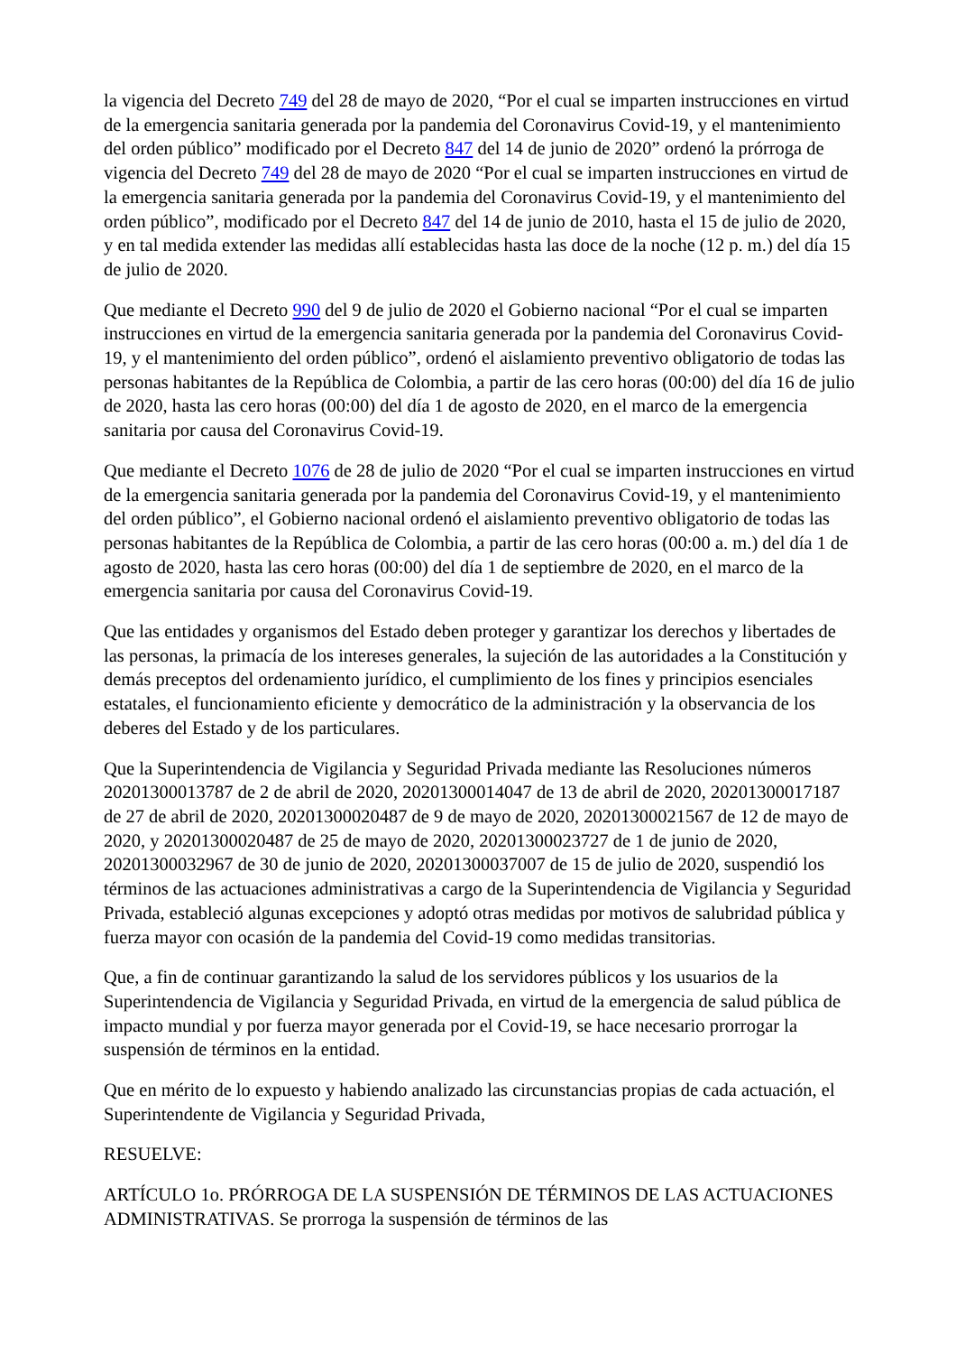la vigencia del Decreto 749 del 28 de mayo de 2020, “Por el cual se imparten instrucciones en virtud de la emergencia sanitaria generada por la pandemia del Coronavirus Covid-19, y el mantenimiento del orden público” modificado por el Decreto 847 del 14 de junio de 2020” ordenó la prórroga de vigencia del Decreto 749 del 28 de mayo de 2020 “Por el cual se imparten instrucciones en virtud de la emergencia sanitaria generada por la pandemia del Coronavirus Covid-19, y el mantenimiento del orden público”, modificado por el Decreto 847 del 14 de junio de 2010, hasta el 15 de julio de 2020, y en tal medida extender las medidas allí establecidas hasta las doce de la noche (12 p. m.) del día 15 de julio de 2020.
Que mediante el Decreto 990 del 9 de julio de 2020 el Gobierno nacional “Por el cual se imparten instrucciones en virtud de la emergencia sanitaria generada por la pandemia del Coronavirus Covid-19, y el mantenimiento del orden público”, ordenó el aislamiento preventivo obligatorio de todas las personas habitantes de la República de Colombia, a partir de las cero horas (00:00) del día 16 de julio de 2020, hasta las cero horas (00:00) del día 1 de agosto de 2020, en el marco de la emergencia sanitaria por causa del Coronavirus Covid-19.
Que mediante el Decreto 1076 de 28 de julio de 2020 “Por el cual se imparten instrucciones en virtud de la emergencia sanitaria generada por la pandemia del Coronavirus Covid-19, y el mantenimiento del orden público”, el Gobierno nacional ordenó el aislamiento preventivo obligatorio de todas las personas habitantes de la República de Colombia, a partir de las cero horas (00:00 a. m.) del día 1 de agosto de 2020, hasta las cero horas (00:00) del día 1 de septiembre de 2020, en el marco de la emergencia sanitaria por causa del Coronavirus Covid-19.
Que las entidades y organismos del Estado deben proteger y garantizar los derechos y libertades de las personas, la primacía de los intereses generales, la sujeción de las autoridades a la Constitución y demás preceptos del ordenamiento jurídico, el cumplimiento de los fines y principios esenciales estatales, el funcionamiento eficiente y democrático de la administración y la observancia de los deberes del Estado y de los particulares.
Que la Superintendencia de Vigilancia y Seguridad Privada mediante las Resoluciones números 20201300013787 de 2 de abril de 2020, 20201300014047 de 13 de abril de 2020, 20201300017187 de 27 de abril de 2020, 20201300020487 de 9 de mayo de 2020, 20201300021567 de 12 de mayo de 2020, y 20201300020487 de 25 de mayo de 2020, 20201300023727 de 1 de junio de 2020, 20201300032967 de 30 de junio de 2020, 20201300037007 de 15 de julio de 2020, suspendió los términos de las actuaciones administrativas a cargo de la Superintendencia de Vigilancia y Seguridad Privada, estableció algunas excepciones y adoptó otras medidas por motivos de salubridad pública y fuerza mayor con ocasión de la pandemia del Covid-19 como medidas transitorias.
Que, a fin de continuar garantizando la salud de los servidores públicos y los usuarios de la Superintendencia de Vigilancia y Seguridad Privada, en virtud de la emergencia de salud pública de impacto mundial y por fuerza mayor generada por el Covid-19, se hace necesario prorrogar la suspensión de términos en la entidad.
Que en mérito de lo expuesto y habiendo analizado las circunstancias propias de cada actuación, el Superintendente de Vigilancia y Seguridad Privada,
RESUELVE:
ARTÍCULO 1o. PRÓRROGA DE LA SUSPENSIÓN DE TÉRMINOS DE LAS ACTUACIONES ADMINISTRATIVAS. Se prorroga la suspensión de términos de las